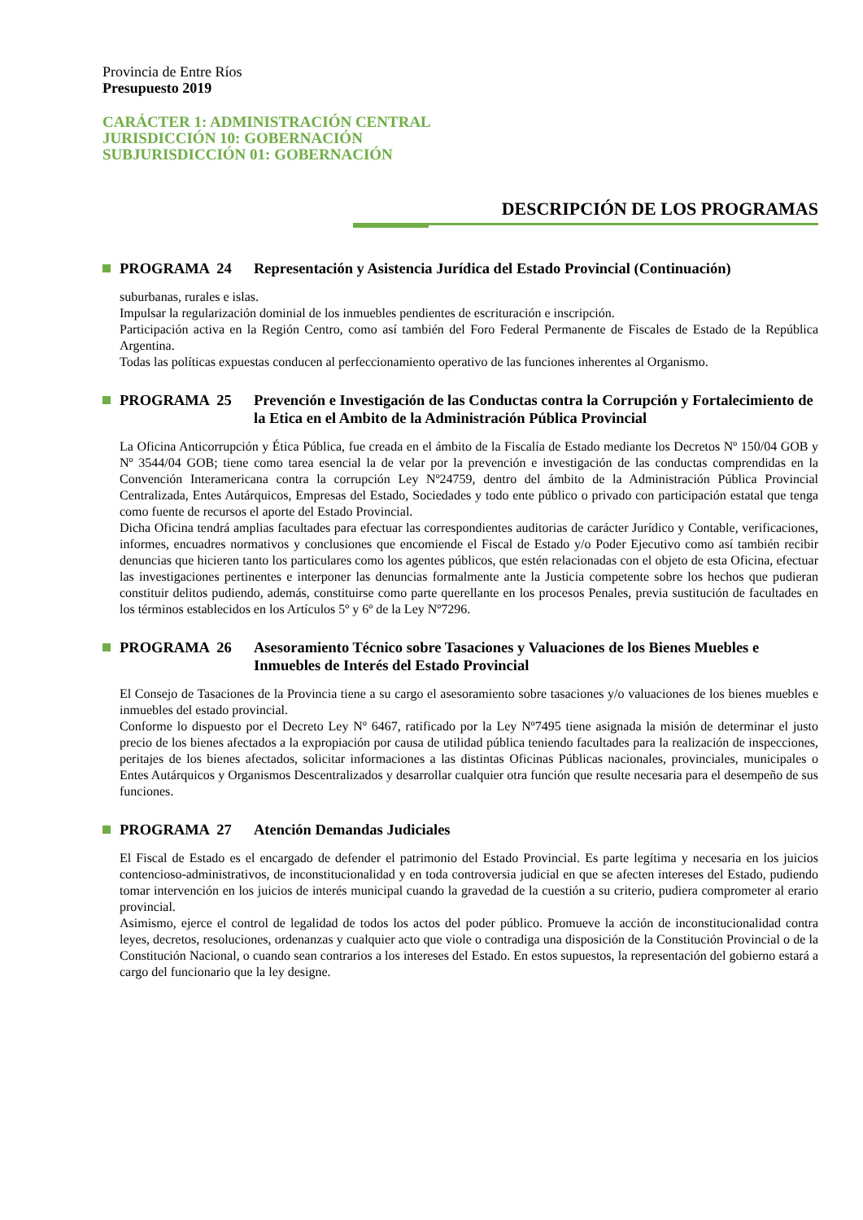Provincia de Entre Ríos
Presupuesto 2019
CARÁCTER 1: ADMINISTRACIÓN CENTRAL
JURISDICCIÓN 10: GOBERNACIÓN
SUBJURISDICCIÓN 01: GOBERNACIÓN
DESCRIPCIÓN DE LOS PROGRAMAS
PROGRAMA 24 Representación y Asistencia Jurídica del Estado Provincial (Continuación)
suburbanas, rurales e islas.
Impulsar la regularización dominial de los inmuebles pendientes de escrituración e inscripción.
Participación activa en la Región Centro, como así también del Foro Federal Permanente de Fiscales de Estado de la República Argentina.
Todas las políticas expuestas conducen al perfeccionamiento operativo de las funciones inherentes al Organismo.
PROGRAMA 25 Prevención e Investigación de las Conductas contra la Corrupción y Fortalecimiento de la Etica en el Ambito de la Administración Pública Provincial
La Oficina Anticorrupción y Ética Pública, fue creada en el ámbito de la Fiscalía de Estado mediante los Decretos Nº 150/04 GOB y Nº 3544/04 GOB; tiene como tarea esencial la de velar por la prevención e investigación de las conductas comprendidas en la Convención Interamericana contra la corrupción Ley Nº24759, dentro del ámbito de la Administración Pública Provincial Centralizada, Entes Autárquicos, Empresas del Estado, Sociedades y todo ente público o privado con participación estatal que tenga como fuente de recursos el aporte del Estado Provincial.
Dicha Oficina tendrá amplias facultades para efectuar las correspondientes auditorias de carácter Jurídico y Contable, verificaciones, informes, encuadres normativos y conclusiones que encomiende el Fiscal de Estado y/o Poder Ejecutivo como así también recibir denuncias que hicieren tanto los particulares como los agentes públicos, que estén relacionadas con el objeto de esta Oficina, efectuar las investigaciones pertinentes e interponer las denuncias formalmente ante la Justicia competente sobre los hechos que pudieran constituir delitos pudiendo, además, constituirse como parte querellante en los procesos Penales, previa sustitución de facultades en los términos establecidos en los Artículos 5º y 6º de la Ley Nº7296.
PROGRAMA 26 Asesoramiento Técnico sobre Tasaciones y Valuaciones de los Bienes Muebles e Inmuebles de Interés del Estado Provincial
El Consejo de Tasaciones de la Provincia tiene a su cargo el asesoramiento sobre tasaciones y/o valuaciones de los bienes muebles e inmuebles del estado provincial.
Conforme lo dispuesto por el Decreto Ley Nº 6467, ratificado por la Ley Nº7495 tiene asignada la misión de determinar el justo precio de los bienes afectados a la expropiación por causa de utilidad pública teniendo facultades para la realización de inspecciones, peritajes de los bienes afectados, solicitar informaciones a las distintas Oficinas Públicas nacionales, provinciales, municipales o Entes Autárquicos y Organismos Descentralizados y desarrollar cualquier otra función que resulte necesaria para el desempeño de sus funciones.
PROGRAMA 27 Atención Demandas Judiciales
El Fiscal de Estado es el encargado de defender el patrimonio del Estado Provincial. Es parte legítima y necesaria en los juicios contencioso-administrativos, de inconstitucionalidad y en toda controversia judicial en que se afecten intereses del Estado, pudiendo tomar intervención en los juicios de interés municipal cuando la gravedad de la cuestión a su criterio, pudiera comprometer al erario provincial.
Asimismo, ejerce el control de legalidad de todos los actos del poder público. Promueve la acción de inconstitucionalidad contra leyes, decretos, resoluciones, ordenanzas y cualquier acto que viole o contradiga una disposición de la Constitución Provincial o de la Constitución Nacional, o cuando sean contrarios a los intereses del Estado. En estos supuestos, la representación del gobierno estará a cargo del funcionario que la ley designe.